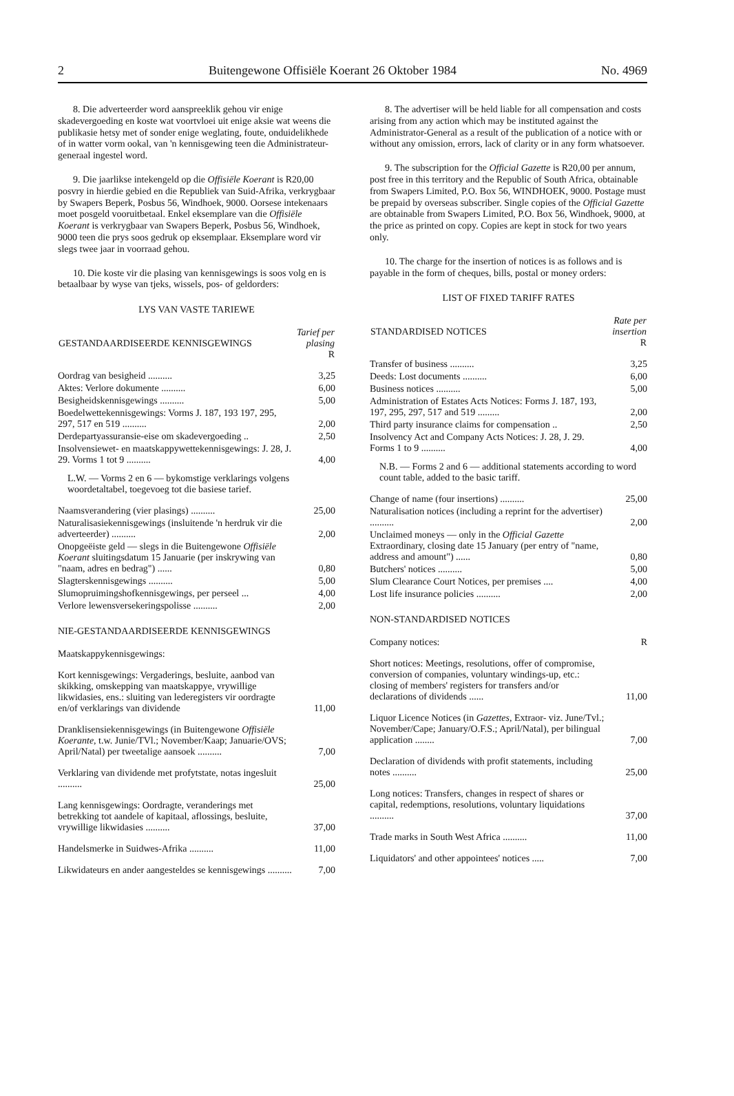2 Buitengewone Offisiële Koerant 26 Oktober 1984 No. 4969
8. Die adverteerder word aanspreeklik gehou vir enige skadevergoeding en koste wat voortvloei uit enige aksie wat weens die publikasie hetsy met of sonder enige weglating, foute, onduidelikhede of in watter vorm ookal, van 'n kennisgewing teen die Administrateur-generaal ingestel word.
9. Die jaarlikse intekengeld op die Offisiële Koerant is R20,00 posvry in hierdie gebied en die Republiek van Suid-Afrika, verkrygbaar by Swapers Beperk, Posbus 56, Windhoek, 9000. Oorsese intekenaars moet posgeld vooruitbetaal. Enkel eksemplare van die Offisiële Koerant is verkrygbaar van Swapers Beperk, Posbus 56, Windhoek, 9000 teen die prys soos gedruk op eksemplaar. Eksemplare word vir slegs twee jaar in voorraad gehou.
10. Die koste vir die plasing van kennisgewings is soos volg en is betaalbaar by wyse van tjeks, wissels, pos- of geldorders:
LYS VAN VASTE TARIEWE
| GESTANDAARDISEERDE KENNISGEWINGS | Tarief per plasing R |
| --- | --- |
| Oordrag van besigheid .......... | 3,25 |
| Aktes: Verlore dokumente .......... | 6,00 |
| Besigheidskennisgewings .......... | 5,00 |
| Boedelwettekennisgewings: Vorms J. 187, 193 197, 295, 297, 517 en 519 .......... | 2,00 |
| Derdepartyassuransie-eise om skadevergoeding .. | 2,50 |
| Insolvensiewet- en maatskappywettekennisgewings: J. 28, J. 29. Vorms 1 tot 9 .......... | 4,00 |
| L.W. — Vorms 2 en 6 — bykomstige verklarings volgens woordetaltabel, toegevoeg tot die basiese tarief. | |
| Naamsverandering (vier plasings) .......... | 25,00 |
| Naturalisasiekennisgewings (insluitende 'n herdruk vir die adverteerder) .......... | 2,00 |
| Onopgeëiste geld — slegs in die Buitengewone Offisiële Koerant sluitingsdatum 15 Januarie (per inskrywing van "naam, adres en bedrag") ...... | 0,80 |
| Slagterskennisgewings .......... | 5,00 |
| Slumopruimingshofkennisgewings, per perseel ... | 4,00 |
| Verlore lewensversekeringspolisse .......... | 2,00 |
NIE-GESTANDAARDISEERDE KENNISGEWINGS
| Maatskappykennisgewings: | |
| Kort kennisgewings: Vergaderings, besluite, aanbod van skikking, omskepping van maatskappye, vrywillige likwidasies, ens.: sluiting van lederegisters vir oordragte en/of verklarings van dividende | 11,00 |
| Dranklisensiekennisgewings (in Buitengewone Offisiële Koerante, t.w. Junie/TVl.; November/Kaap; Januarie/OVS; April/Natal) per tweetalige aansoek .......... | 7,00 |
| Verklaring van dividende met profytstate, notas ingesluit .......... | 25,00 |
| Lang kennisgewings: Oordragte, veranderings met betrekking tot aandele of kapitaal, aflossings, besluite, vrywillige likwidasies .......... | 37,00 |
| Handelsmerke in Suidwes-Afrika .......... | 11,00 |
| Likwidateurs en ander aangesteldes se kennisgewings .......... | 7,00 |
8. The advertiser will be held liable for all compensation and costs arising from any action which may be instituted against the Administrator-General as a result of the publication of a notice with or without any omission, errors, lack of clarity or in any form whatsoever.
9. The subscription for the Official Gazette is R20,00 per annum, post free in this territory and the Republic of South Africa, obtainable from Swapers Limited, P.O. Box 56, WINDHOEK, 9000. Postage must be prepaid by overseas subscriber. Single copies of the Official Gazette are obtainable from Swapers Limited, P.O. Box 56, Windhoek, 9000, at the price as printed on copy. Copies are kept in stock for two years only.
10. The charge for the insertion of notices is as follows and is payable in the form of cheques, bills, postal or money orders:
LIST OF FIXED TARIFF RATES
| STANDARDISED NOTICES | Rate per insertion R |
| --- | --- |
| Transfer of business .......... | 3,25 |
| Deeds: Lost documents .......... | 6,00 |
| Business notices .......... | 5,00 |
| Administration of Estates Acts Notices: Forms J. 187, 193, 197, 295, 297, 517 and 519 ......... | 2,00 |
| Third party insurance claims for compensation .. | 2,50 |
| Insolvency Act and Company Acts Notices: J. 28, J. 29. Forms 1 to 9 .......... | 4,00 |
| N.B. — Forms 2 and 6 — additional statements according to word count table, added to the basic tariff. | |
| Change of name (four insertions) .......... | 25,00 |
| Naturalisation notices (including a reprint for the advertiser) .......... | 2,00 |
| Unclaimed moneys — only in the Official Gazette Extraordinary, closing date 15 January (per entry of "name, address and amount") ...... | 0,80 |
| Butchers' notices .......... | 5,00 |
| Slum Clearance Court Notices, per premises .... | 4,00 |
| Lost life insurance policies .......... | 2,00 |
NON-STANDARDISED NOTICES
| Company notices: | R |
| Short notices: Meetings, resolutions, offer of compromise, conversion of companies, voluntary windings-up, etc.: closing of members' registers for transfers and/or declarations of dividends ...... | 11,00 |
| Liquor Licence Notices (in Gazettes, Extraor- viz. June/Tvl.; November/Cape; January/O.F.S.; April/Natal), per bilingual application ........ | 7,00 |
| Declaration of dividends with profit statements, including notes .......... | 25,00 |
| Long notices: Transfers, changes in respect of shares or capital, redemptions, resolutions, voluntary liquidations .......... | 37,00 |
| Trade marks in South West Africa .......... | 11,00 |
| Liquidators' and other appointees' notices ..... | 7,00 |